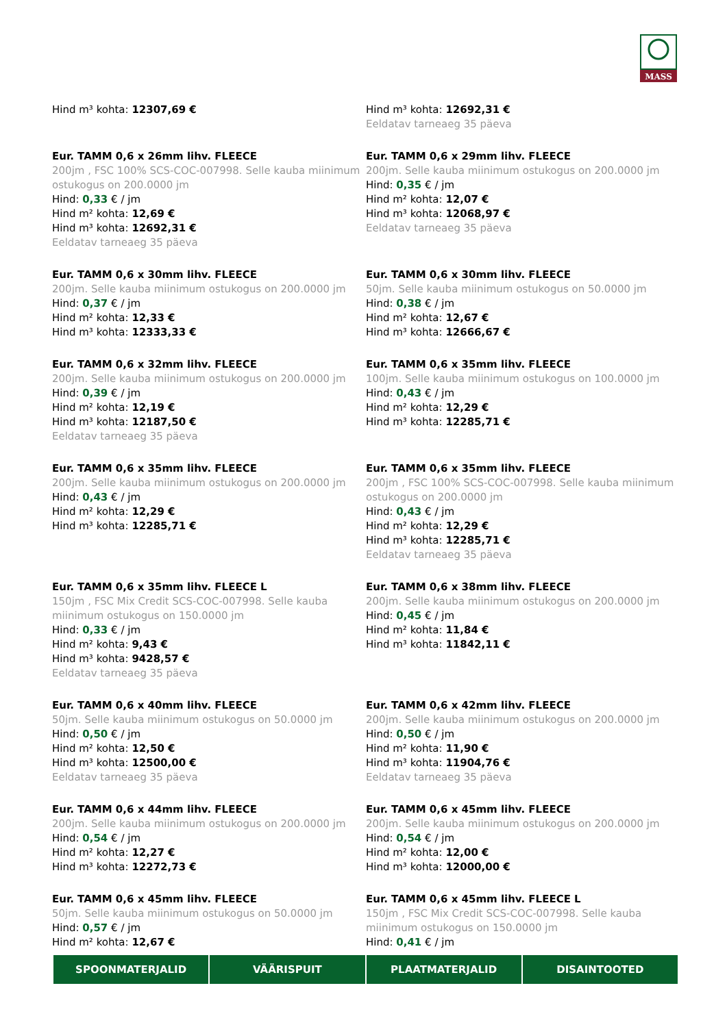MASS
Hind m³ kohta: 12307,69 €
Hind m³ kohta: 12692,31 €
Eeldatav tarneaeg 35 päeva
Eur. TAMM 0,6 x 26mm lihv. FLEECE
200jm , FSC 100% SCS-COC-007998. Selle kauba miinimum ostukogus on 200.0000 jm
Hind: 0,33 € / jm
Hind m² kohta: 12,69 €
Hind m³ kohta: 12692,31 €
Eeldatav tarneaeg 35 päeva
Eur. TAMM 0,6 x 29mm lihv. FLEECE
200jm. Selle kauba miinimum ostukogus on 200.0000 jm
Hind: 0,35 € / jm
Hind m² kohta: 12,07 €
Hind m³ kohta: 12068,97 €
Eeldatav tarneaeg 35 päeva
Eur. TAMM 0,6 x 30mm lihv. FLEECE
200jm. Selle kauba miinimum ostukogus on 200.0000 jm
Hind: 0,37 € / jm
Hind m² kohta: 12,33 €
Hind m³ kohta: 12333,33 €
Eur. TAMM 0,6 x 30mm lihv. FLEECE
50jm. Selle kauba miinimum ostukogus on 50.0000 jm
Hind: 0,38 € / jm
Hind m² kohta: 12,67 €
Hind m³ kohta: 12666,67 €
Eur. TAMM 0,6 x 32mm lihv. FLEECE
200jm. Selle kauba miinimum ostukogus on 200.0000 jm
Hind: 0,39 € / jm
Hind m² kohta: 12,19 €
Hind m³ kohta: 12187,50 €
Eeldatav tarneaeg 35 päeva
Eur. TAMM 0,6 x 35mm lihv. FLEECE
100jm. Selle kauba miinimum ostukogus on 100.0000 jm
Hind: 0,43 € / jm
Hind m² kohta: 12,29 €
Hind m³ kohta: 12285,71 €
Eur. TAMM 0,6 x 35mm lihv. FLEECE
200jm. Selle kauba miinimum ostukogus on 200.0000 jm
Hind: 0,43 € / jm
Hind m² kohta: 12,29 €
Hind m³ kohta: 12285,71 €
Eur. TAMM 0,6 x 35mm lihv. FLEECE
200jm , FSC 100% SCS-COC-007998. Selle kauba miinimum ostukogus on 200.0000 jm
Hind: 0,43 € / jm
Hind m² kohta: 12,29 €
Hind m³ kohta: 12285,71 €
Eeldatav tarneaeg 35 päeva
Eur. TAMM 0,6 x 35mm lihv. FLEECE L
150jm , FSC Mix Credit SCS-COC-007998. Selle kauba miinimum ostukogus on 150.0000 jm
Hind: 0,33 € / jm
Hind m² kohta: 9,43 €
Hind m³ kohta: 9428,57 €
Eeldatav tarneaeg 35 päeva
Eur. TAMM 0,6 x 38mm lihv. FLEECE
200jm. Selle kauba miinimum ostukogus on 200.0000 jm
Hind: 0,45 € / jm
Hind m² kohta: 11,84 €
Hind m³ kohta: 11842,11 €
Eur. TAMM 0,6 x 40mm lihv. FLEECE
50jm. Selle kauba miinimum ostukogus on 50.0000 jm
Hind: 0,50 € / jm
Hind m² kohta: 12,50 €
Hind m³ kohta: 12500,00 €
Eeldatav tarneaeg 35 päeva
Eur. TAMM 0,6 x 42mm lihv. FLEECE
200jm. Selle kauba miinimum ostukogus on 200.0000 jm
Hind: 0,50 € / jm
Hind m² kohta: 11,90 €
Hind m³ kohta: 11904,76 €
Eeldatav tarneaeg 35 päeva
Eur. TAMM 0,6 x 44mm lihv. FLEECE
200jm. Selle kauba miinimum ostukogus on 200.0000 jm
Hind: 0,54 € / jm
Hind m² kohta: 12,27 €
Hind m³ kohta: 12272,73 €
Eur. TAMM 0,6 x 45mm lihv. FLEECE
200jm. Selle kauba miinimum ostukogus on 200.0000 jm
Hind: 0,54 € / jm
Hind m² kohta: 12,00 €
Hind m³ kohta: 12000,00 €
Eur. TAMM 0,6 x 45mm lihv. FLEECE
50jm. Selle kauba miinimum ostukogus on 50.0000 jm
Hind: 0,57 € / jm
Hind m² kohta: 12,67 €
Eur. TAMM 0,6 x 45mm lihv. FLEECE L
150jm , FSC Mix Credit SCS-COC-007998. Selle kauba miinimum ostukogus on 150.0000 jm
Hind: 0,41 € / jm
SPOONMATERJALID VÄÄRISPUIT PLAATMATERJALID DISAINTOOTED